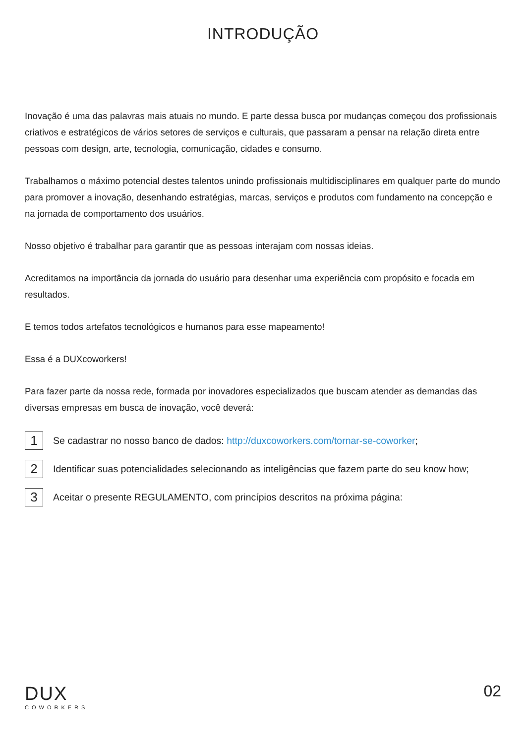INTRODUÇÃO
Inovação é uma das palavras mais atuais no mundo. E parte dessa busca por mudanças começou dos profissionais criativos e estratégicos de vários setores de serviços e culturais, que passaram a pensar na relação direta entre pessoas com design, arte, tecnologia, comunicação, cidades e consumo.
Trabalhamos o máximo potencial destes talentos unindo profissionais multidisciplinares em qualquer parte do mundo para promover a inovação, desenhando estratégias, marcas, serviços e produtos com fundamento na concepção e na jornada de comportamento dos usuários.
Nosso objetivo é trabalhar para garantir que as pessoas interajam com nossas ideias.
Acreditamos na importância da jornada do usuário para desenhar uma experiência com propósito e focada em resultados.
E temos todos artefatos tecnológicos e humanos para esse mapeamento!
Essa é a DUXcoworkers!
Para fazer parte da nossa rede, formada por inovadores especializados que buscam atender as demandas das diversas empresas em busca de inovação, você deverá:
1 Se cadastrar no nosso banco de dados: http://duxcoworkers.com/tornar-se-coworker;
2 Identificar suas potencialidades selecionando as inteligências que fazem parte do seu know how;
3 Aceitar o presente REGULAMENTO, com princípios descritos na próxima página:
DUX
COWORKERS
02